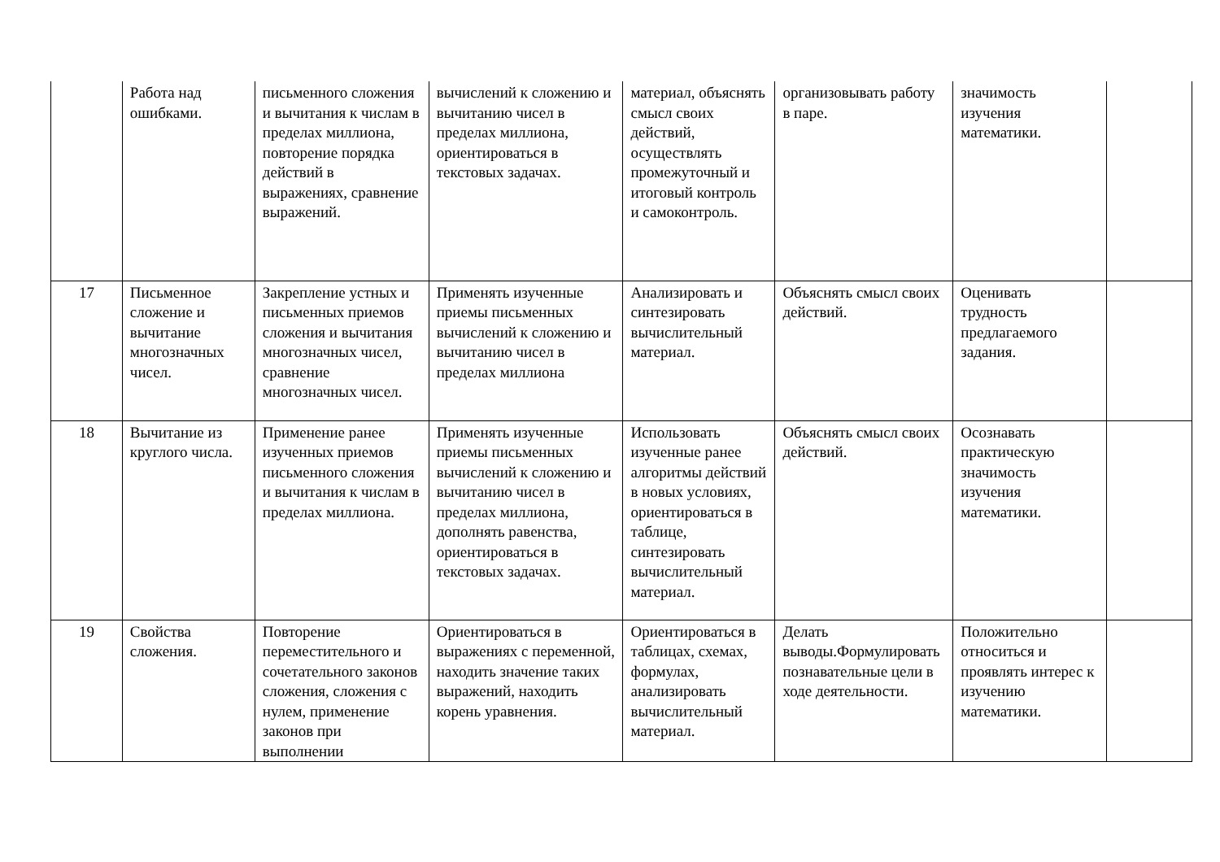| | Работа над ошибками. | письменного сложения и вычитания к числам в пределах миллиона, повторение порядка действий в выражениях, сравнение выражений. | вычислений к сложению и вычитанию чисел в пределах миллиона, ориентироваться в текстовых задачах. | материал, объяснять смысл своих действий, осуществлять промежуточный и итоговый контроль и самоконтроль. | организовывать работу в паре. | значимость изучения математики. | |
| 17 | Письменное сложение и вычитание многозначных чисел. | Закрепление устных и письменных приемов сложения и вычитания многозначных чисел, сравнение многозначных чисел. | Применять изученные приемы письменных вычислений к сложению и вычитанию чисел в пределах миллиона | Анализировать и синтезировать вычислительный материал. | Объяснять смысл своих действий. | Оценивать трудность предлагаемого задания. | |
| 18 | Вычитание из круглого числа. | Применение ранее изученных приемов письменного сложения и вычитания к числам в пределах миллиона. | Применять изученные приемы письменных вычислений к сложению и вычитанию чисел в пределах миллиона, дополнять равенства, ориентироваться в текстовых задачах. | Использовать изученные ранее алгоритмы действий в новых условиях, ориентироваться в таблице, синтезировать вычислительный материал. | Объяснять смысл своих действий. | Осознавать практическую значимость изучения математики. | |
| 19 | Свойства сложения. | Повторение переместительного и сочетательного законов сложения, сложения с нулем, применение законов при выполнении | Ориентироваться в выражениях с переменной, находить значение таких выражений, находить корень уравнения. | Ориентироваться в таблицах, схемах, формулах, анализировать вычислительный материал. | Делать выводы.Формулировать познавательные цели в ходе деятельности. | Положительно относиться и проявлять интерес к изучению математики. | |